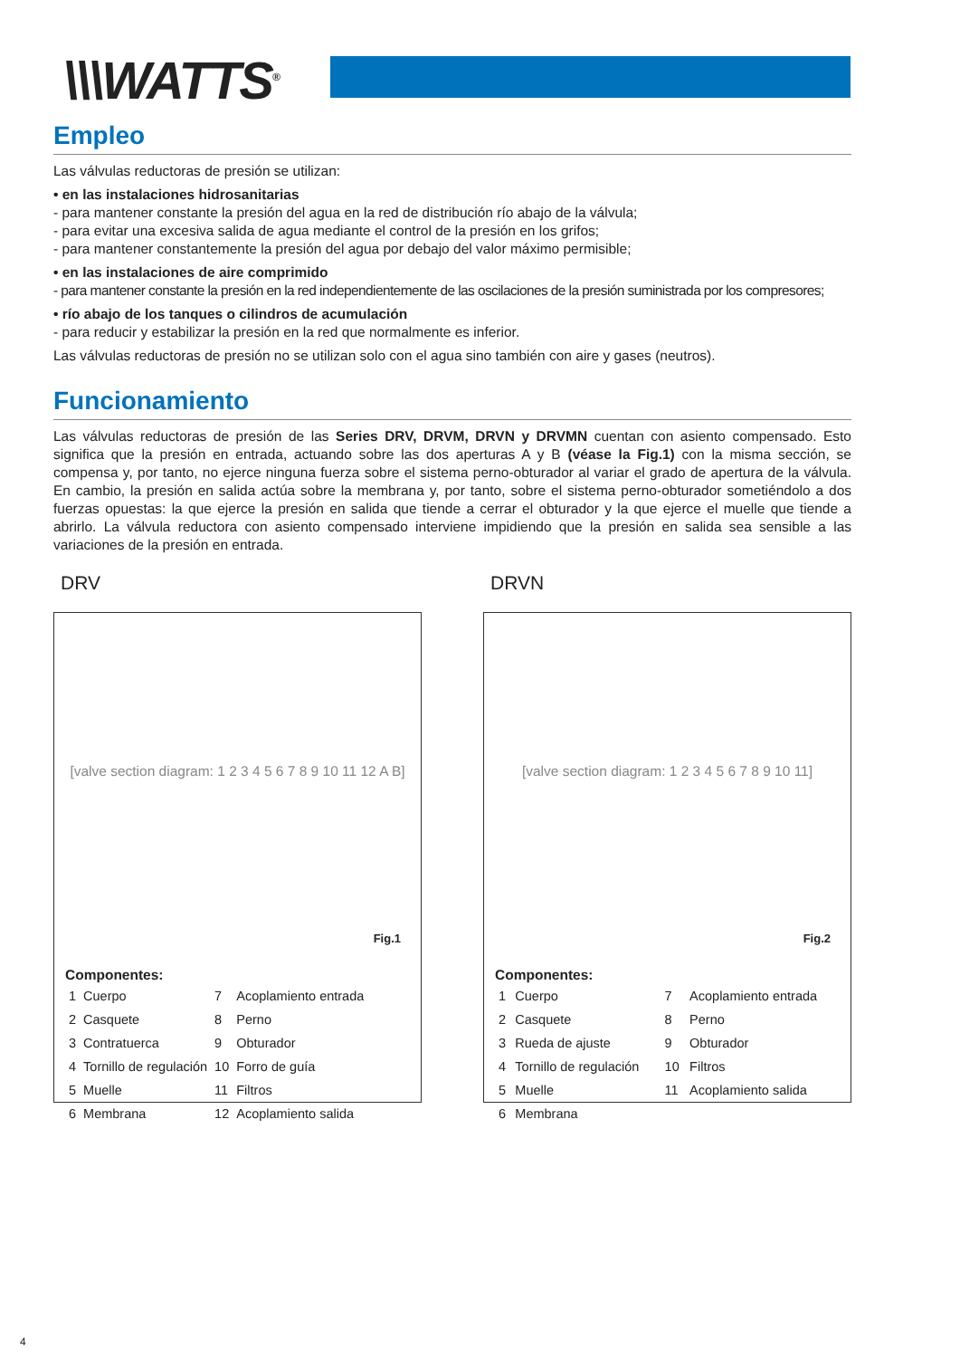\\\WATTS<sup>®</sup>
Empleo
Las válvulas reductoras de presión se utilizan:
• en las instalaciones hidrosanitarias
- para mantener constante la presión del agua en la red de distribución río abajo de la válvula;
- para evitar una excesiva salida de agua mediante el control de la presión en los grifos;
- para mantener constantemente la presión del agua por debajo del valor máximo permisible;
• en las instalaciones de aire comprimido
- para mantener constante la presión en la red independientemente de las oscilaciones de la presión suministrada por los compresores;
• río abajo de los tanques o cilindros de acumulación
- para reducir y estabilizar la presión en la red que normalmente es inferior.
Las válvulas reductoras de presión no se utilizan solo con el agua sino también con aire y gases (neutros).
Funcionamiento
Las válvulas reductoras de presión de las Series DRV, DRVM, DRVN y DRVMN cuentan con asiento compensado. Esto significa que la presión en entrada, actuando sobre las dos aperturas A y B (véase la Fig.1) con la misma sección, se compensa y, por tanto, no ejerce ninguna fuerza sobre el sistema perno-obturador al variar el grado de apertura de la válvula. En cambio, la presión en salida actúa sobre la membrana y, por tanto, sobre el sistema perno-obturador sometiéndolo a dos fuerzas opuestas: la que ejerce la presión en salida que tiende a cerrar el obturador y la que ejerce el muelle que tiende a abrirlo. La válvula reductora con asiento compensado interviene impidiendo que la presión en salida sea sensible a las variaciones de la presión en entrada.
DRV
[valve section diagram: 1 2 3 4 5 6 7 8 9 10 11 12 A B]
Fig.1
Componentes:
| 1 | Cuerpo | 7 | Acoplamiento entrada |
| 2 | Casquete | 8 | Perno |
| 3 | Contratuerca | 9 | Obturador |
| 4 | Tornillo de regulación | 10 | Forro de guía |
| 5 | Muelle | 11 | Filtros |
| 6 | Membrana | 12 | Acoplamiento salida |
DRVN
[valve section diagram: 1 2 3 4 5 6 7 8 9 10 11]
Fig.2
Componentes:
| 1 | Cuerpo | 7 | Acoplamiento entrada |
| 2 | Casquete | 8 | Perno |
| 3 | Rueda de ajuste | 9 | Obturador |
| 4 | Tornillo de regulación | 10 | Filtros |
| 5 | Muelle | 11 | Acoplamiento salida |
| 6 | Membrana | | |
4